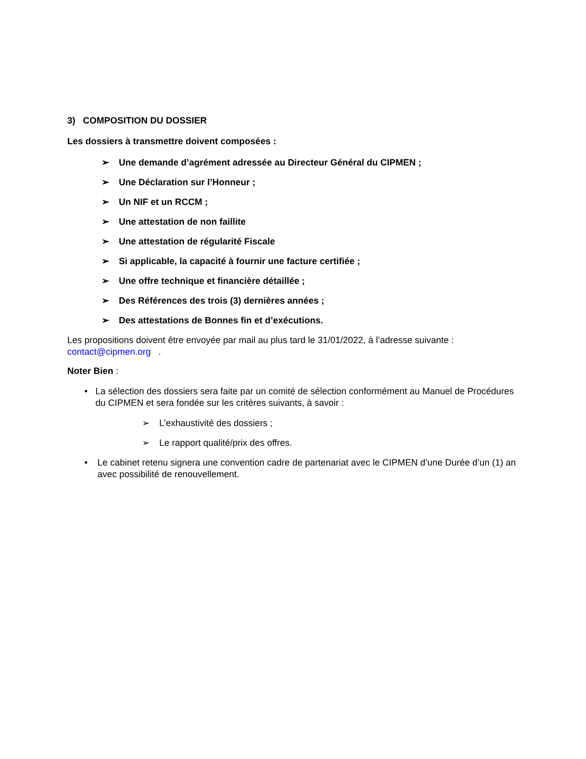3) COMPOSITION DU DOSSIER
Les dossiers à transmettre doivent composées :
➢ Une demande d’agrément adressée au Directeur Général du CIPMEN ;
➢ Une Déclaration sur l’Honneur ;
➢ Un NIF et un RCCM ;
➢ Une attestation de non faillite
➢ Une attestation de régularité Fiscale
➢ Si applicable, la capacité à fournir une facture certifiée ;
➢ Une offre technique et financière détaillée ;
➢ Des Références des trois (3) dernières années ;
➢ Des attestations de Bonnes fin et d’exécutions.
Les propositions doivent être envoyée par mail au plus tard le 31/01/2022, à l’adresse suivante : contact@cipmen.org .
Noter Bien :
• La sélection des dossiers sera faite par un comité de sélection conformément au Manuel de Procédures du CIPMEN et sera fondée sur les critères suivants, à savoir :
➢ L’exhaustivité des dossiers ;
➢ Le rapport qualité/prix des offres.
• Le cabinet retenu signera une convention cadre de partenariat avec le CIPMEN d’une Durée d’un (1) an avec possibilité de renouvellement.